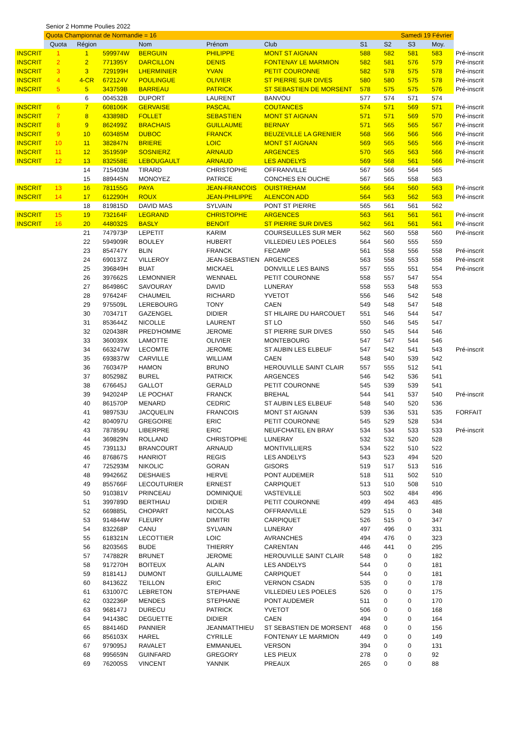| | Senior 2 Homme Poulies 2022 | | | | | | | | | | |
| | Quota Championnat de Normandie = 16 | | | | | | Samedi 19 Février | | | | |
| | Quota | Région | | Nom | Prénom | Club | S1 | S2 | S3 | Moy. | |
| INSCRIT | 1 | 1 | 599974W | BERGUIN | PHILIPPE | MONT ST AIGNAN | 588 | 582 | 581 | 583 | Pré-inscrit |
| INSCRIT | 2 | 2 | 771395Y | DARCILLON | DENIS | FONTENAY LE MARMION | 582 | 581 | 576 | 579 | Pré-inscrit |
| INSCRIT | 3 | 3 | 729199H | LHERMINIER | YVAN | PETIT COURONNE | 582 | 578 | 575 | 578 | Pré-inscrit |
| INSCRIT | 4 | 4-CR | 672124V | POULINGUE | OLIVIER | ST PIERRE SUR DIVES | 580 | 580 | 575 | 578 | Pré-inscrit |
| INSCRIT | 5 | 5 | 343759B | BARREAU | PATRICK | ST SEBASTIEN DE MORSENT | 578 | 575 | 575 | 576 | Pré-inscrit |
| | | 6 | 004532B | DUPORT | LAURENT | BANVOU | 577 | 574 | 571 | 574 | |
| INSCRIT | 6 | 7 | 608106K | GERVAISE | PASCAL | COUTANCES | 574 | 571 | 569 | 571 | Pré-inscrit |
| INSCRIT | 7 | 8 | 433898D | FOLLET | SEBASTIEN | MONT ST AIGNAN | 571 | 571 | 569 | 570 | Pré-inscrit |
| INSCRIT | 8 | 9 | 862499Z | BRACHAIS | GUILLAUME | BERNAY | 571 | 565 | 565 | 567 | Pré-inscrit |
| INSCRIT | 9 | 10 | 603485M | DUBOC | FRANCK | BEUZEVILLE LA GRENIER | 568 | 566 | 566 | 566 | Pré-inscrit |
| INSCRIT | 10 | 11 | 382847N | BRIERE | LOIC | MONT ST AIGNAN | 569 | 565 | 565 | 566 | Pré-inscrit |
| INSCRIT | 11 | 12 | 351959P | SOSNIERZ | ARNAUD | ARGENCES | 570 | 565 | 563 | 566 | Pré-inscrit |
| INSCRIT | 12 | 13 | 832558E | LEBOUGAULT | ARNAUD | LES ANDELYS | 569 | 568 | 561 | 566 | Pré-inscrit |
| | | 14 | 715403M | TIRARD | CHRISTOPHE | OFFRANVILLE | 567 | 566 | 564 | 565 | |
| | | 15 | 889445N | MONOYEZ | PATRICE | CONCHES EN OUCHE | 567 | 565 | 558 | 563 | |
| INSCRIT | 13 | 16 | 781155G | PAYA | JEAN-FRANCOIS | OUISTREHAM | 566 | 564 | 560 | 563 | Pré-inscrit |
| INSCRIT | 14 | 17 | 612290H | ROUX | JEAN-PHILIPPE | ALENCON ADD | 564 | 563 | 562 | 563 | Pré-inscrit |
| | | 18 | 819815D | DAVID MAS | SYLVAIN | PONT ST PIERRE | 565 | 561 | 561 | 562 | |
| INSCRIT | 15 | 19 | 732164F | LEGRAND | CHRISTOPHE | ARGENCES | 563 | 561 | 561 | 561 | Pré-inscrit |
| INSCRIT | 16 | 20 | 448032S | BASLY | BENOIT | ST PIERRE SUR DIVES | 562 | 561 | 561 | 561 | Pré-inscrit |
| | | 21 | 747973P | LEPETIT | KARIM | COURSEULLES SUR MER | 562 | 560 | 558 | 560 | Pré-inscrit |
| | | 22 | 594909R | BOULEY | HUBERT | VILLEDIEU LES POELES | 564 | 560 | 555 | 559 | |
| | | 23 | 854747Y | BLIN | FRANCK | FECAMP | 561 | 558 | 556 | 558 | Pré-inscrit |
| | | 24 | 690137Z | VILLEROY | JEAN-SEBASTIEN | ARGENCES | 563 | 558 | 553 | 558 | Pré-inscrit |
| | | 25 | 396849H | BUAT | MICKAEL | DONVILLE LES BAINS | 557 | 555 | 551 | 554 | Pré-inscrit |
| | | 26 | 397662S | LEMONNIER | WENNAEL | PETIT COURONNE | 558 | 557 | 547 | 554 | |
| | | 27 | 864986C | SAVOURAY | DAVID | LUNERAY | 558 | 553 | 548 | 553 | |
| | | 28 | 976424F | CHAUMEIL | RICHARD | YVETOT | 556 | 546 | 542 | 548 | |
| | | 29 | 975509L | LEREBOURG | TONY | CAEN | 549 | 548 | 547 | 548 | |
| | | 30 | 703471T | GAZENGEL | DIDIER | ST HILAIRE DU HARCOUET | 551 | 546 | 544 | 547 | |
| | | 31 | 853644Z | NICOLLE | LAURENT | ST LO | 550 | 546 | 545 | 547 | |
| | | 32 | 020438R | PRED'HOMME | JEROME | ST PIERRE SUR DIVES | 550 | 545 | 544 | 546 | |
| | | 33 | 360039X | LAMOTTE | OLIVIER | MONTEBOURG | 547 | 547 | 544 | 546 | |
| | | 34 | 663247W | LECOMTE | JEROME | ST AUBIN LES ELBEUF | 547 | 542 | 541 | 543 | Pré-inscrit |
| | | 35 | 693837W | CARVILLE | WILLIAM | CAEN | 548 | 540 | 539 | 542 | |
| | | 36 | 760347P | HAMON | BRUNO | HEROUVILLE SAINT CLAIR | 557 | 555 | 512 | 541 | |
| | | 37 | 805298Z | BUREL | PATRICK | ARGENCES | 546 | 542 | 536 | 541 | |
| | | 38 | 676645J | GALLOT | GERALD | PETIT COURONNE | 545 | 539 | 539 | 541 | |
| | | 39 | 942024P | LE POCHAT | FRANCK | BREHAL | 544 | 541 | 537 | 540 | Pré-inscrit |
| | | 40 | 861570P | MENARD | CEDRIC | ST AUBIN LES ELBEUF | 548 | 540 | 520 | 536 | |
| | | 41 | 989753U | JACQUELIN | FRANCOIS | MONT ST AIGNAN | 539 | 536 | 531 | 535 | FORFAIT |
| | | 42 | 804097U | GREGOIRE | ERIC | PETIT COURONNE | 545 | 529 | 528 | 534 | |
| | | 43 | 787859U | LIBERPRE | ERIC | NEUFCHATEL EN BRAY | 534 | 534 | 533 | 533 | Pré-inscrit |
| | | 44 | 369829N | ROLLAND | CHRISTOPHE | LUNERAY | 532 | 532 | 520 | 528 | |
| | | 45 | 739113J | BRANCOURT | ARNAUD | MONTIVILLIERS | 534 | 522 | 510 | 522 | |
| | | 46 | 876867S | HANRIOT | REGIS | LES ANDELYS | 543 | 523 | 494 | 520 | |
| | | 47 | 725293M | NIKOLIC | GORAN | GISORS | 519 | 517 | 513 | 516 | |
| | | 48 | 994266Z | DESHAIES | HERVE | PONT AUDEMER | 518 | 511 | 502 | 510 | |
| | | 49 | 855766F | LECOUTURIER | ERNEST | CARPIQUET | 513 | 510 | 508 | 510 | |
| | | 50 | 910381V | PRINCEAU | DOMINIQUE | VASTEVILLE | 503 | 502 | 484 | 496 | |
| | | 51 | 399789D | BERTHIAU | DIDIER | PETIT COURONNE | 499 | 494 | 463 | 485 | |
| | | 52 | 669885L | CHOPART | NICOLAS | OFFRANVILLE | 529 | 515 | 0 | 348 | |
| | | 53 | 914844W | FLEURY | DIMITRI | CARPIQUET | 526 | 515 | 0 | 347 | |
| | | 54 | 832268P | CANU | SYLVAIN | LUNERAY | 497 | 496 | 0 | 331 | |
| | | 55 | 618321N | LECOTTIER | LOIC | AVRANCHES | 494 | 476 | 0 | 323 | |
| | | 56 | 820356S | BUDE | THIERRY | CARENTAN | 446 | 441 | 0 | 295 | |
| | | 57 | 747882R | BRUNET | JEROME | HEROUVILLE SAINT CLAIR | 548 | 0 | 0 | 182 | |
| | | 58 | 917270H | BOITEUX | ALAIN | LES ANDELYS | 544 | 0 | 0 | 181 | |
| | | 59 | 818141J | DUMONT | GUILLAUME | CARPIQUET | 544 | 0 | 0 | 181 | |
| | | 60 | 841362Z | TEILLON | ERIC | VERNON CSADN | 535 | 0 | 0 | 178 | |
| | | 61 | 631007C | LEBRETON | STEPHANE | VILLEDIEU LES POELES | 526 | 0 | 0 | 175 | |
| | | 62 | 032236P | MENDES | STEPHANE | PONT AUDEMER | 511 | 0 | 0 | 170 | |
| | | 63 | 968147J | DURECU | PATRICK | YVETOT | 506 | 0 | 0 | 168 | |
| | | 64 | 941438C | DEGUETTE | DIDIER | CAEN | 494 | 0 | 0 | 164 | |
| | | 65 | 884146D | PANNIER | JEANMATTHIEU | ST SEBASTIEN DE MORSENT | 468 | 0 | 0 | 156 | |
| | | 66 | 856103X | HAREL | CYRILLE | FONTENAY LE MARMION | 449 | 0 | 0 | 149 | |
| | | 67 | 979095J | RAVALET | EMMANUEL | VERSON | 394 | 0 | 0 | 131 | |
| | | 68 | 995659N | GUINFARD | GREGORY | LES PIEUX | 278 | 0 | 0 | 92 | |
| | | 69 | 762005S | VINCENT | YANNIK | PREAUX | 265 | 0 | 0 | 88 | |